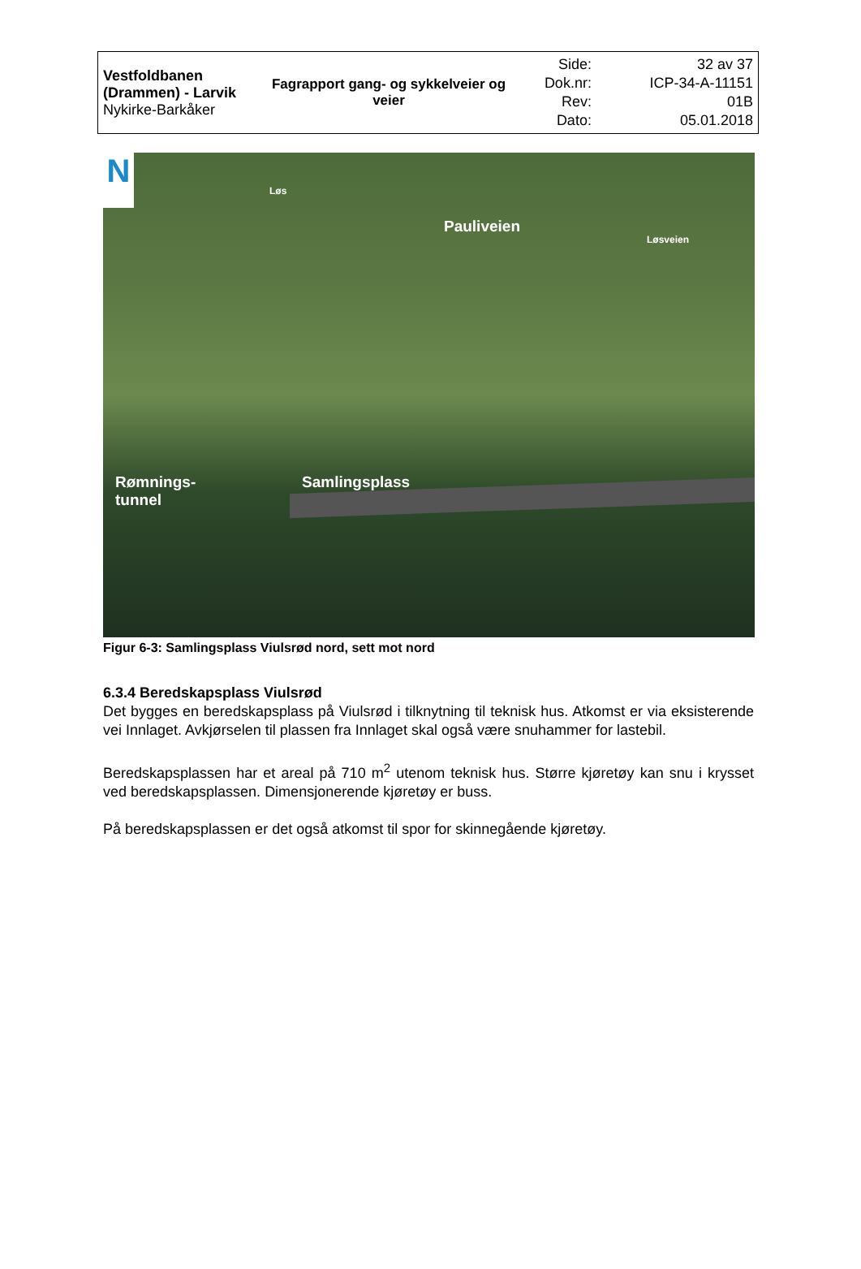| Vestfoldbanen (Drammen) - Larvik Nykirke-Barkåker | Fagrapport gang- og sykkelveier og veier | Side: Dok.nr: Rev: Dato: | 32 av 37 ICP-34-A-11151 01B 05.01.2018 |
N Løs
Pauliveien
Løsveien
Samlingsplass
Rømnings-
tunnel
Figur 6-3: Samlingsplass Viulsrød nord, sett mot nord
6.3.4 Beredskapsplass Viulsrød
Det bygges en beredskapsplass på Viulsrød i tilknytning til teknisk hus. Atkomst er via eksisterende vei Innlaget. Avkjørselen til plassen fra Innlaget skal også være snuhammer for lastebil.
Beredskapsplassen har et areal på 710 m<sup>2</sup> utenom teknisk hus. Større kjøretøy kan snu i krysset ved beredskapsplassen. Dimensjonerende kjøretøy er buss.
På beredskapsplassen er det også atkomst til spor for skinnegående kjøretøy.